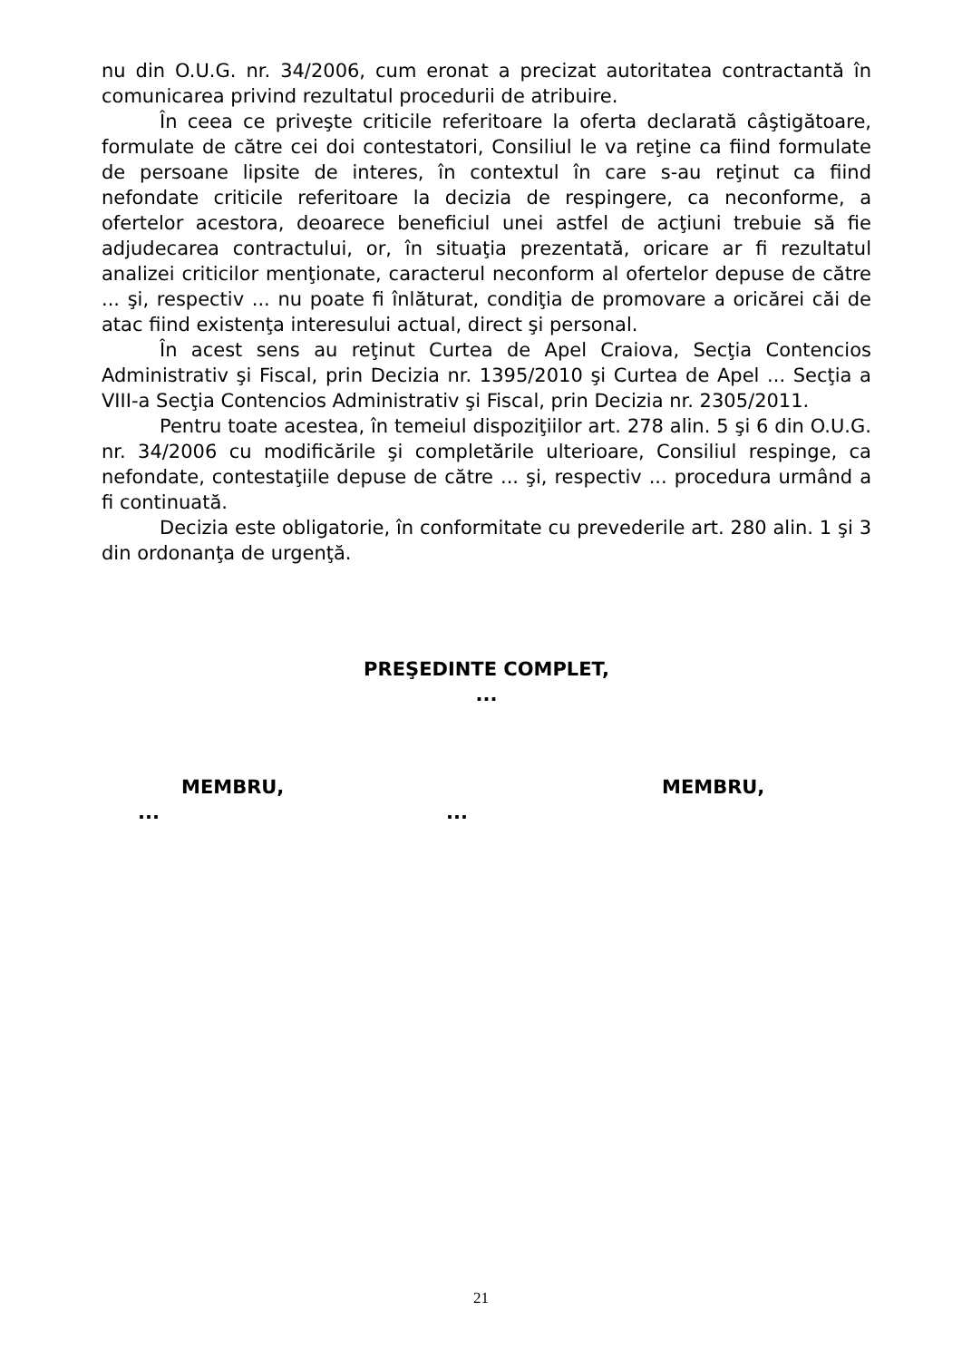nu din O.U.G. nr. 34/2006, cum eronat a precizat autoritatea contractantă în comunicarea privind rezultatul procedurii de atribuire.
În ceea ce priveşte criticile referitoare la oferta declarată câştigătoare, formulate de către cei doi contestatori, Consiliul le va reţine ca fiind formulate de persoane lipsite de interes, în contextul în care s-au reţinut ca fiind nefondate criticile referitoare la decizia de respingere, ca neconforme, a ofertelor acestora, deoarece beneficiul unei astfel de acţiuni trebuie să fie adjudecarea contractului, or, în situaţia prezentată, oricare ar fi rezultatul analizei criticilor menţionate, caracterul neconform al ofertelor depuse de către ... şi, respectiv ... nu poate fi înlăturat, condiţia de promovare a oricărei căi de atac fiind existenţa interesului actual, direct şi personal.
În acest sens au reţinut Curtea de Apel Craiova, Secţia Contencios Administrativ şi Fiscal, prin Decizia nr. 1395/2010 şi Curtea de Apel ... Secţia a VIII-a Secţia Contencios Administrativ şi Fiscal, prin Decizia nr. 2305/2011.
Pentru toate acestea, în temeiul dispoziţiilor art. 278 alin. 5 şi 6 din O.U.G. nr. 34/2006 cu modificările şi completările ulterioare, Consiliul respinge, ca nefondate, contestaţiile depuse de către ... şi, respectiv ... procedura urmând a fi continuată.
Decizia este obligatorie, în conformitate cu prevederile art. 280 alin. 1 şi 3 din ordonanţa de urgenţă.
PREŞEDINTE COMPLET,
...
MEMBRU, MEMBRU,
... ...
21